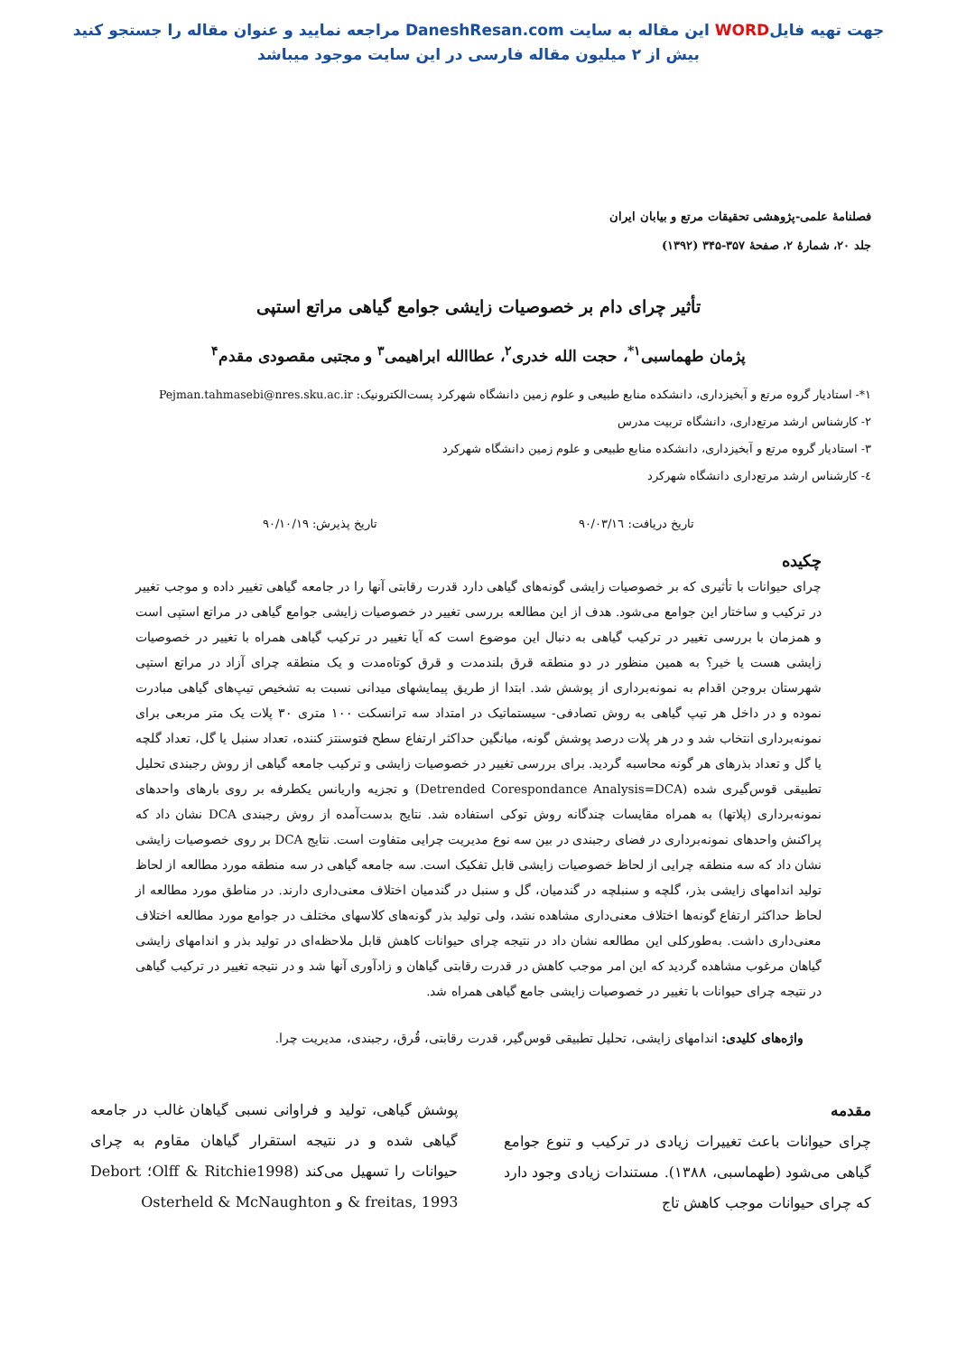جهت تهیه فایلWORD این مقاله به سایت DaneshResan.com مراجعه نمایید و عنوان مقاله را جستجو کنید
بیش از ۲ میلیون مقاله فارسی در این سایت موجود میباشد
فصلنامهٔ علمی-پژوهشی تحقیقات مرتع و بیابان ایران
جلد ۲۰، شمارهٔ ۲، صفحهٔ ۳۵۷-۳۴۵ (۱۳۹۲)
تأثیر چرای دام بر خصوصیات زایشی جوامع گیاهی مراتع استپی
پژمان طهماسبی<sup>۱*</sup>، حجت الله خدری<sup>۲</sup>، عطاالله ابراهیمی<sup>۳</sup> و مجتبی مقصودی مقدم<sup>۴</sup>
۱*- استادیار گروه مرتع و آبخیزداری، دانشکده منابع طبیعی و علوم زمین دانشگاه شهرکرد پست‌الکترونیک: Pejman.tahmasebi@nres.sku.ac.ir
۲- کارشناس ارشد مرتع‌داری، دانشگاه تربیت مدرس
۳- استادیار گروه مرتع و آبخیزداری، دانشکده منابع طبیعی و علوم زمین دانشگاه شهرکرد
٤- کارشناس ارشد مرتع‌داری دانشگاه شهرکرد
تاریخ دریافت: ۹۰/۰۳/۱٦ تاریخ پذیرش: ۹۰/۱۰/۱۹
چکیده
چرای حیوانات با تأثیری که بر خصوصیات زایشی گونه‌های گیاهی دارد قدرت رقابتی آنها را در جامعه گیاهی تغییر داده و موجب تغییر در ترکیب و ساختار این جوامع می‌شود. هدف از این مطالعه بررسی تغییر در خصوصیات زایشی جوامع گیاهی در مراتع استپی است و همزمان با بررسی تغییر در ترکیب گیاهی به دنبال این موضوع است که آیا تغییر در ترکیب گیاهی همراه با تغییر در خصوصیات زایشی هست یا خیر؟ به همین منظور در دو منطقه قرق بلندمدت و قرق کوتاه‌مدت و یک منطقه چرای آزاد در مراتع استپی شهرستان بروجن اقدام به نمونه‌برداری از پوشش شد. ابتدا از طریق پیمایشهای میدانی نسبت به تشخیص تیپ‌های گیاهی مبادرت نموده و در داخل هر تیپ گیاهی به روش تصادفی- سیستماتیک در امتداد سه ترانسکت ۱۰۰ متری ۳۰ پلات یک متر مربعی برای نمونه‌برداری انتخاب شد و در هر پلات درصد پوشش گونه، میانگین حداکثر ارتفاع سطح فتوسنتز کننده، تعداد سنبل یا گل، تعداد گلچه یا گل و تعداد بذرهای هر گونه محاسبه گردید. برای بررسی تغییر در خصوصیات زایشی و ترکیب جامعه گیاهی از روش رجبندی تحلیل تطبیقی قوس‌گیری شده (Detrended Corespondance Analysis=DCA) و تجزیه واریانس یکطرفه بر روی بارهای واحدهای نمونه‌برداری (پلاتها) به همراه مقایسات چندگانه روش توکی استفاده شد. نتایج بدست‌آمده از روش رجبندی DCA نشان داد که پراکنش واحدهای نمونه‌برداری در فضای رجبندی در بین سه نوع مدیریت چرایی متفاوت است. نتایج DCA بر روی خصوصیات زایشی نشان داد که سه منطقه چرایی از لحاظ خصوصیات زایشی قابل تفکیک است. سه جامعه گیاهی در سه منطقه مورد مطالعه از لحاظ تولید اندامهای زایشی بذر، گلچه و سنبلچه در گندمیان، گل و سنبل در گندمیان اختلاف معنی‌داری دارند. در مناطق مورد مطالعه از لحاظ حداکثر ارتفاع گونه‌ها اختلاف معنی‌داری مشاهده نشد، ولی تولید بذر گونه‌های کلاسهای مختلف در جوامع مورد مطالعه اختلاف معنی‌داری داشت. به‌طورکلی این مطالعه نشان داد در نتیجه چرای حیوانات کاهش قابل ملاحظه‌ای در تولید بذر و اندامهای زایشی گیاهان مرغوب مشاهده گردید که این امر موجب کاهش در قدرت رقابتی گیاهان و زادآوری آنها شد و در نتیجه تغییر در ترکیب گیاهی در نتیجه چرای حیوانات با تغییر در خصوصیات زایشی جامع گیاهی همراه شد.
واژه‌های کلیدی: اندامهای زایشی، تحلیل تطبیقی قوس‌گیر، قدرت رقابتی، قُرق، رجبندی، مدیریت چرا.
مقدمه
چرای حیوانات باعث تغییرات زیادی در ترکیب و تنوع جوامع گیاهی می‌شود (طهماسبی، ۱۳۸۸). مستندات زیادی وجود دارد که چرای حیوانات موجب کاهش تاج
پوشش گیاهی، تولید و فراوانی نسبی گیاهان غالب در جامعه گیاهی شده و در نتیجه استقرار گیاهان مقاوم به چرای حیوانات را تسهیل می‌کند (Olff & Ritchie1998؛ Debort & freitas, 1993 و Osterheld & McNaughton